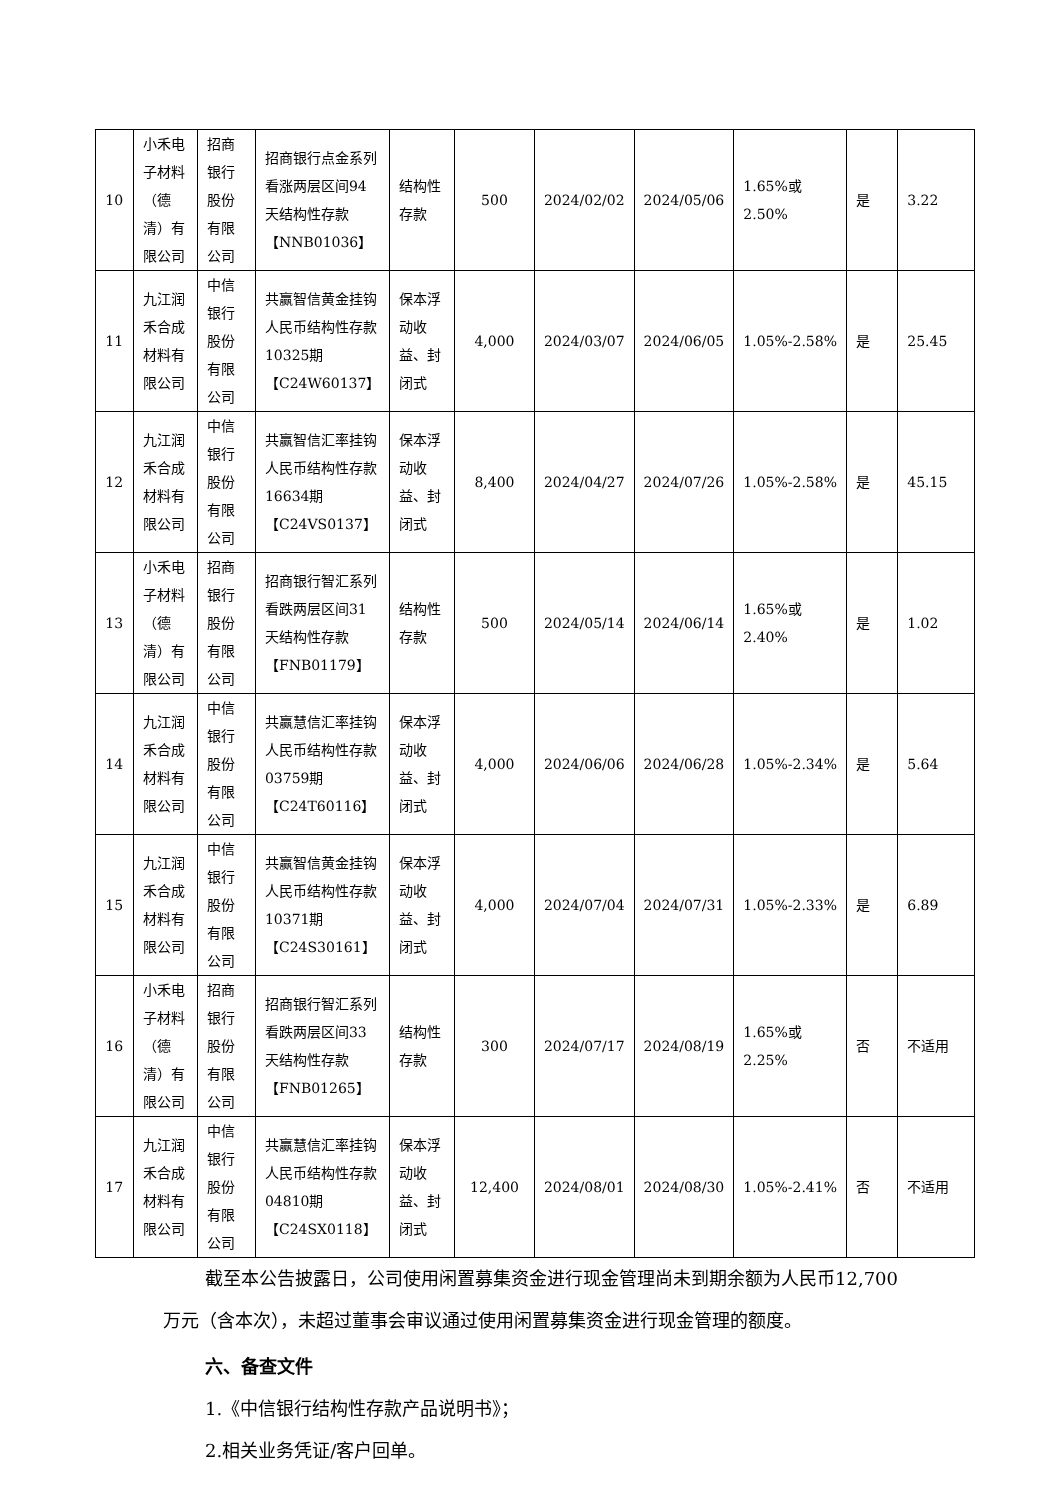| 10 | 小禾电子材料（德清）有限公司 | 招商银行股份有限公司 | 招商银行点金系列看涨两层区间94天结构性存款【NNB01036】 | 结构性存款 | 500 | 2024/02/02 | 2024/05/06 | 1.65%或2.50% | 是 | 3.22 |
| 11 | 九江润禾合成材料有限公司 | 中信银行股份有限公司 | 共赢智信黄金挂钩人民币结构性存款10325期【C24W60137】 | 保本浮动收益、封闭式 | 4,000 | 2024/03/07 | 2024/06/05 | 1.05%-2.58% | 是 | 25.45 |
| 12 | 九江润禾合成材料有限公司 | 中信银行股份有限公司 | 共赢智信汇率挂钩人民币结构性存款16634期【C24VS0137】 | 保本浮动收益、封闭式 | 8,400 | 2024/04/27 | 2024/07/26 | 1.05%-2.58% | 是 | 45.15 |
| 13 | 小禾电子材料（德清）有限公司 | 招商银行股份有限公司 | 招商银行智汇系列看跌两层区间31天结构性存款【FNB01179】 | 结构性存款 | 500 | 2024/05/14 | 2024/06/14 | 1.65%或2.40% | 是 | 1.02 |
| 14 | 九江润禾合成材料有限公司 | 中信银行股份有限公司 | 共赢慧信汇率挂钩人民币结构性存款03759期【C24T60116】 | 保本浮动收益、封闭式 | 4,000 | 2024/06/06 | 2024/06/28 | 1.05%-2.34% | 是 | 5.64 |
| 15 | 九江润禾合成材料有限公司 | 中信银行股份有限公司 | 共赢智信黄金挂钩人民币结构性存款10371期【C24S30161】 | 保本浮动收益、封闭式 | 4,000 | 2024/07/04 | 2024/07/31 | 1.05%-2.33% | 是 | 6.89 |
| 16 | 小禾电子材料（德清）有限公司 | 招商银行股份有限公司 | 招商银行智汇系列看跌两层区间33天结构性存款【FNB01265】 | 结构性存款 | 300 | 2024/07/17 | 2024/08/19 | 1.65%或2.25% | 否 | 不适用 |
| 17 | 九江润禾合成材料有限公司 | 中信银行股份有限公司 | 共赢慧信汇率挂钩人民币结构性存款04810期【C24SX0118】 | 保本浮动收益、封闭式 | 12,400 | 2024/08/01 | 2024/08/30 | 1.05%-2.41% | 否 | 不适用 |
截至本公告披露日，公司使用闲置募集资金进行现金管理尚未到期余额为人民币12,700万元（含本次），未超过董事会审议通过使用闲置募集资金进行现金管理的额度。
六、备查文件
1.《中信银行结构性存款产品说明书》；
2.相关业务凭证/客户回单。